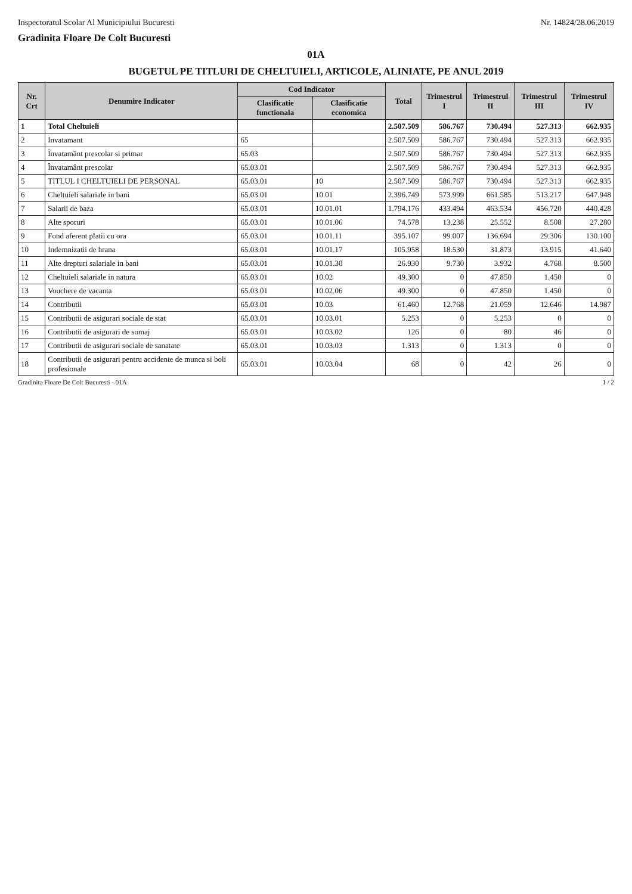Inspectoratul Scolar Al Municipiului Bucuresti Nr. 14824/28.06.2019
Gradinita Floare De Colt Bucuresti
01A
BUGETUL PE TITLURI DE CHELTUIELI, ARTICOLE, ALINIATE, PE ANUL 2019
| Nr. Crt | Denumire Indicator | Cod Indicator | | Total | Trimestrul I | Trimestrul II | Trimestrul III | Trimestrul IV |
| --- | --- | --- | --- | --- | --- | --- | --- | --- |
| | | Clasificatie functionala | Clasificatie economica | | | | | |
| 1 | Total Cheltuieli | | | 2.507.509 | 586.767 | 730.494 | 527.313 | 662.935 |
| 2 | Invatamant | 65 | | 2.507.509 | 586.767 | 730.494 | 527.313 | 662.935 |
| 3 | Învatamânt prescolar si primar | 65.03 | | 2.507.509 | 586.767 | 730.494 | 527.313 | 662.935 |
| 4 | Învatamânt prescolar | 65.03.01 | | 2.507.509 | 586.767 | 730.494 | 527.313 | 662.935 |
| 5 | TITLUL I CHELTUIELI DE PERSONAL | 65.03.01 | 10 | 2.507.509 | 586.767 | 730.494 | 527.313 | 662.935 |
| 6 | Cheltuieli salariale in bani | 65.03.01 | 10.01 | 2.396.749 | 573.999 | 661.585 | 513.217 | 647.948 |
| 7 | Salarii de baza | 65.03.01 | 10.01.01 | 1.794.176 | 433.494 | 463.534 | 456.720 | 440.428 |
| 8 | Alte sporuri | 65.03.01 | 10.01.06 | 74.578 | 13.238 | 25.552 | 8.508 | 27.280 |
| 9 | Fond aferent platii cu ora | 65.03.01 | 10.01.11 | 395.107 | 99.007 | 136.694 | 29.306 | 130.100 |
| 10 | Indemnizatii de hrana | 65.03.01 | 10.01.17 | 105.958 | 18.530 | 31.873 | 13.915 | 41.640 |
| 11 | Alte drepturi salariale in bani | 65.03.01 | 10.01.30 | 26.930 | 9.730 | 3.932 | 4.768 | 8.500 |
| 12 | Cheltuieli salariale in natura | 65.03.01 | 10.02 | 49.300 | 0 | 47.850 | 1.450 | 0 |
| 13 | Vouchere de vacanta | 65.03.01 | 10.02.06 | 49.300 | 0 | 47.850 | 1.450 | 0 |
| 14 | Contributii | 65.03.01 | 10.03 | 61.460 | 12.768 | 21.059 | 12.646 | 14.987 |
| 15 | Contributii de asigurari sociale de stat | 65.03.01 | 10.03.01 | 5.253 | 0 | 5.253 | 0 | 0 |
| 16 | Contributii de asigurari de somaj | 65.03.01 | 10.03.02 | 126 | 0 | 80 | 46 | 0 |
| 17 | Contributii de asigurari sociale de sanatate | 65.03.01 | 10.03.03 | 1.313 | 0 | 1.313 | 0 | 0 |
| 18 | Contributii de asigurari pentru accidente de munca si boli profesionale | 65.03.01 | 10.03.04 | 68 | 0 | 42 | 26 | 0 |
Gradinita Floare De Colt Bucuresti - 01A 1 / 2